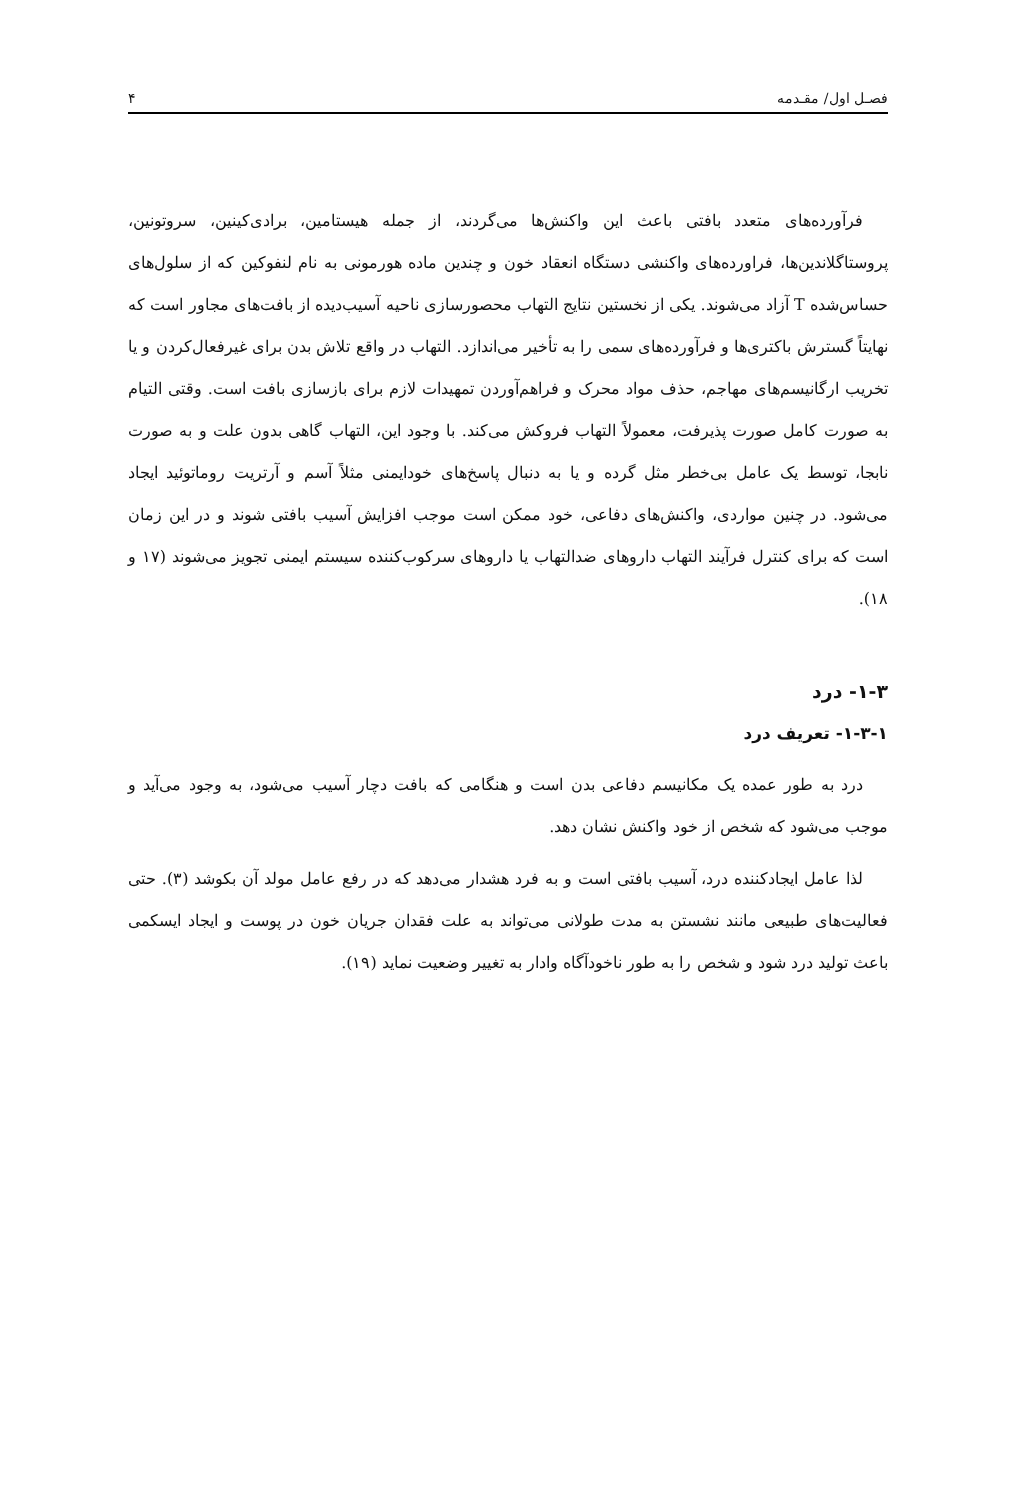فصـل اول/ مقـدمه ۴
فرآورده‌های متعدد بافتی باعث این واکنش‌ها می‌گردند، از جمله هیستامین، برادی‌کینین، سروتونین، پروستاگلاندین‌ها، فراورده‌های واکنشی دستگاه انعقاد خون و چندین ماده هورمونی به نام لنفوکین که از سلول‌های حساس‌شده T آزاد می‌شوند. یکی از نخستین نتایج التهاب محصورسازی ناحیه آسیب‌دیده از بافت‌های مجاور است که نهایتاً گسترش باکتری‌ها و فرآورده‌های سمی را به تأخیر می‌اندازد. التهاب در واقع تلاش بدن برای غیرفعال‌کردن و یا تخریب ارگانیسم‌های مهاجم، حذف مواد محرک و فراهم‌آوردن تمهیدات لازم برای بازسازی بافت است. وقتی التیام به صورت کامل صورت پذیرفت، معمولاً التهاب فروکش می‌کند. با وجود این، التهاب گاهی بدون علت و به صورت نابجا، توسط یک عامل بی‌خطر مثل گرده و یا به دنبال پاسخ‌های خودایمنی مثلاً آسم و آرتریت روماتوئید ایجاد می‌شود. در چنین مواردی، واکنش‌های دفاعی، خود ممکن است موجب افزایش آسیب بافتی شوند و در این زمان است که برای کنترل فرآیند التهاب داروهای ضدالتهاب یا داروهای سرکوب‌کننده سیستم ایمنی تجویز می‌شوند (۱۷ و ۱۸).
۱-۳- درد
۱-۳-۱- تعریف درد
درد به طور عمده یک مکانیسم دفاعی بدن است و هنگامی که بافت دچار آسیب می‌شود، به وجود می‌آید و موجب می‌شود که شخص از خود واکنش نشان دهد.
لذا عامل ایجادکننده درد، آسیب بافتی است و به فرد هشدار می‌دهد که در رفع عامل مولد آن بکوشد (۳). حتی فعالیت‌های طبیعی مانند نشستن به مدت طولانی می‌تواند به علت فقدان جریان خون در پوست و ایجاد ایسکمی باعث تولید درد شود و شخص را به طور ناخودآگاه وادار به تغییر وضعیت نماید (۱۹).